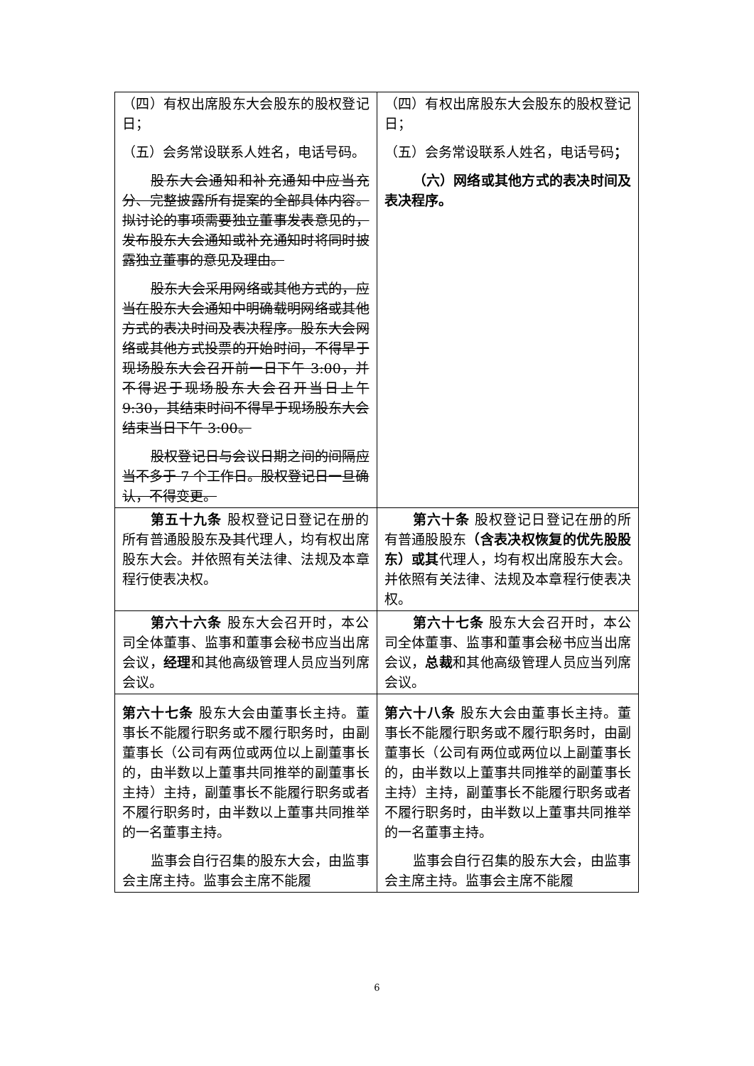| （四）有权出席股东大会股东的股权登记日； （五）会务常设联系人姓名，电话号码。 股东大会通知和补充通知中应当充分、完整披露所有提案的全部具体内容。拟讨论的事项需要独立董事发表意见的，发布股东大会通知或补充通知时将同时披露独立董事的意见及理由。 股东大会采用网络或其他方式的，应当在股东大会通知中明确载明网络或其他方式的表决时间及表决程序。股东大会网络或其他方式投票的开始时间，不得早于现场股东大会召开前一日下午 3:00，并不得迟于现场股东大会召开当日上午 9:30，其结束时间不得早于现场股东大会结束当日下午 3:00。 股权登记日与会议日期之间的间隔应当不多于 7 个工作日。股权登记日一旦确认，不得变更。 | （四）有权出席股东大会股东的股权登记日； （五）会务常设联系人姓名，电话号码 ； （六）网络或其他方式的表决时间及表决程序。 |
| 第五十九条 股权登记日登记在册的所有普通股股东 及其 代理人，均有权出席股东大会。并依照有关法律、法规及本章程行使表决权。 | 第六十条 股权登记日登记在册的所有普通股股东 （含表决权恢复的优先股股东）或其 代理人，均有权出席股东大会。并依照有关法律、法规及本章程行使表决权。 |
| 第六十六条 股东大会召开时，本公司全体董事、监事和董事会秘书应当出席会议， 经理 和其他高级管理人员应当列席会议。 | 第六十七条 股东大会召开时，本公司全体董事、监事和董事会秘书应当出席会议， 总裁 和其他高级管理人员应当列席会议。 |
| 第六十七条 股东大会由董事长主持。董事长不能履行职务或不履行职务时，由副董事长（公司有两位或两位以上副董事长的，由半数以上董事共同推举的副董事长主持）主持，副董事长不能履行职务或者不履行职务时，由半数以上董事共同推举的一名董事主持。 监事会自行召集的股东大会，由监事会主席主持。监事会主席不能履 | 第六十八条 股东大会由董事长主持。董事长不能履行职务或不履行职务时，由副董事长（公司有两位或两位以上副董事长的，由半数以上董事共同推举的副董事长主持）主持，副董事长不能履行职务或者不履行职务时，由半数以上董事共同推举的一名董事主持。 监事会自行召集的股东大会，由监事会主席主持。监事会主席不能履 |
6